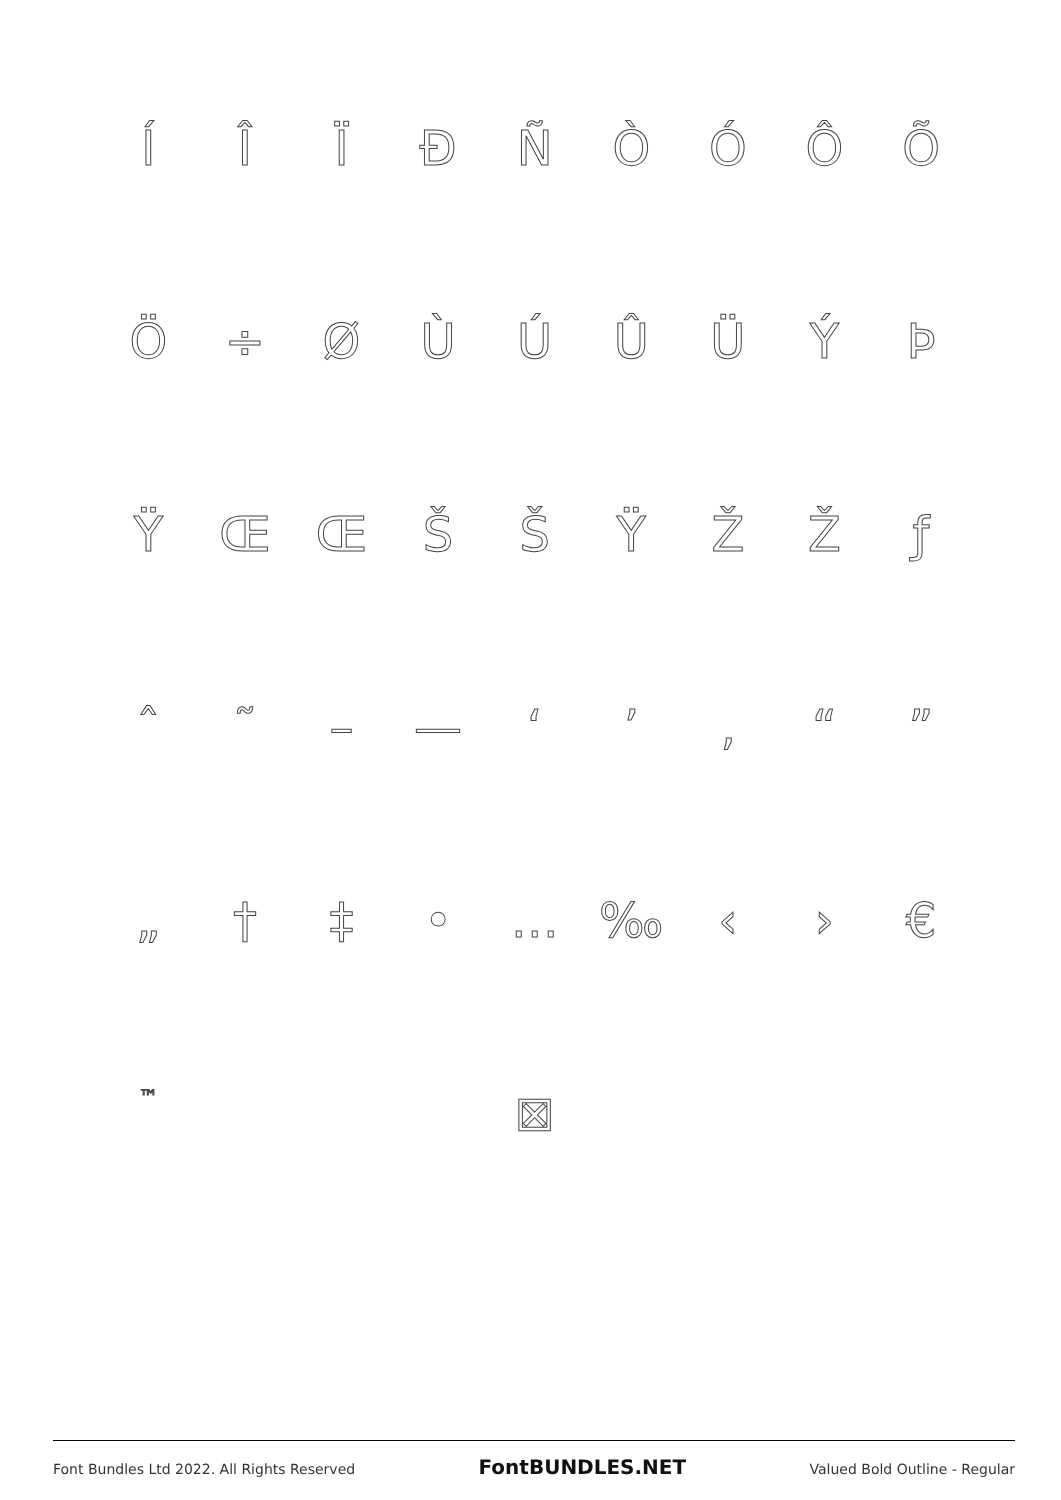Í Î Ï Ð Ñ Ò Ó Ô Õ
Ö ÷ Ø Ù Ú Û Ü Ý Þ
Ÿ Œ Œ Š Š Ÿ Ž Ž ƒ
ˆ ˜ – — ‘ ’ ‚ “ ”
„ † ‡ • … ‰ ‹ › €
™ ⊠
Font Bundles Ltd 2022. All Rights Reserved FontBUNDLES.NET Valued Bold Outline - Regular